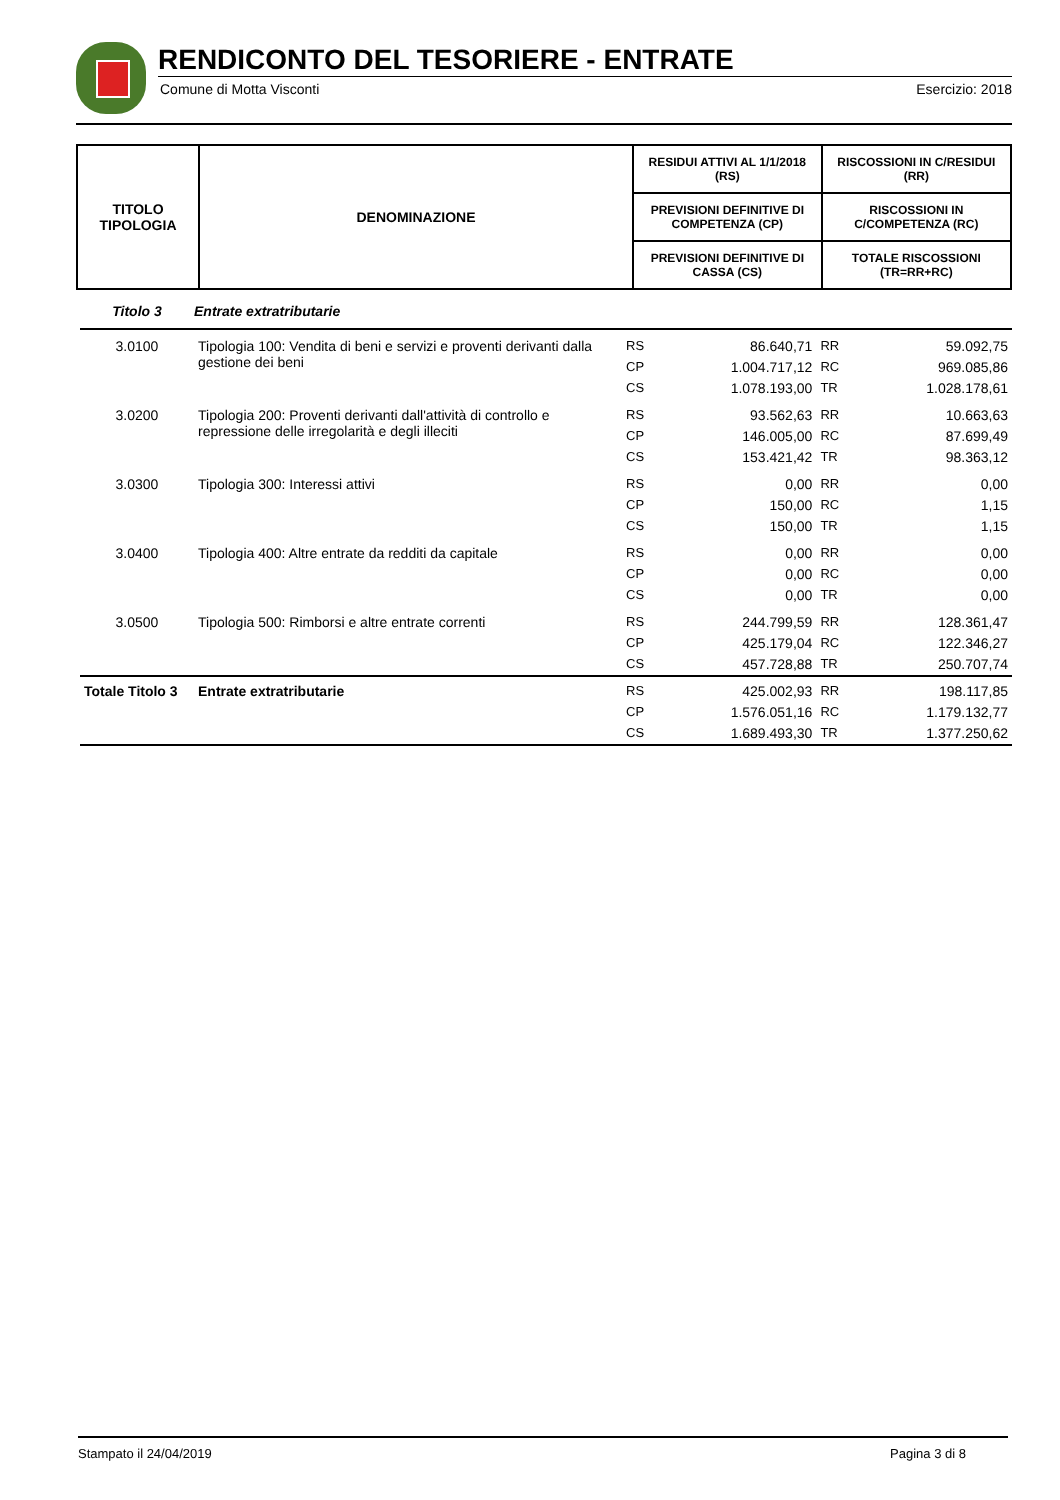RENDICONTO DEL TESORIERE - ENTRATE
Comune di Motta Visconti Esercizio: 2018
| TITOLO TIPOLOGIA | DENOMINAZIONE | RESIDUI ATTIVI AL 1/1/2018 (RS) | RISCOSSIONI IN C/RESIDUI (RR) |
| | | PREVISIONI DEFINITIVE DI COMPETENZA (CP) | RISCOSSIONI IN C/COMPETENZA (RC) |
| | | PREVISIONI DEFINITIVE DI CASSA (CS) | TOTALE RISCOSSIONI (TR=RR+RC) |
| Titolo 3 | Entrate extratributarie | | | | |
| 3.0100 | Tipologia 100: Vendita di beni e servizi e proventi derivanti dalla gestione dei beni | RS | 86.640,71 | RR | 59.092,75 |
| | | CP | 1.004.717,12 | RC | 969.085,86 |
| | | CS | 1.078.193,00 | TR | 1.028.178,61 |
| 3.0200 | Tipologia 200: Proventi derivanti dall'attività di controllo e repressione delle irregolarità e degli illeciti | RS | 93.562,63 | RR | 10.663,63 |
| | | CP | 146.005,00 | RC | 87.699,49 |
| | | CS | 153.421,42 | TR | 98.363,12 |
| 3.0300 | Tipologia 300: Interessi attivi | RS | 0,00 | RR | 0,00 |
| | | CP | 150,00 | RC | 1,15 |
| | | CS | 150,00 | TR | 1,15 |
| 3.0400 | Tipologia 400: Altre entrate da redditi da capitale | RS | 0,00 | RR | 0,00 |
| | | CP | 0,00 | RC | 0,00 |
| | | CS | 0,00 | TR | 0,00 |
| 3.0500 | Tipologia 500: Rimborsi e altre entrate correnti | RS | 244.799,59 | RR | 128.361,47 |
| | | CP | 425.179,04 | RC | 122.346,27 |
| | | CS | 457.728,88 | TR | 250.707,74 |
| Totale Titolo 3 | Entrate extratributarie | RS | 425.002,93 | RR | 198.117,85 |
| | | CP | 1.576.051,16 | RC | 1.179.132,77 |
| | | CS | 1.689.493,30 | TR | 1.377.250,62 |
Stampato il 24/04/2019 Pagina 3 di 8